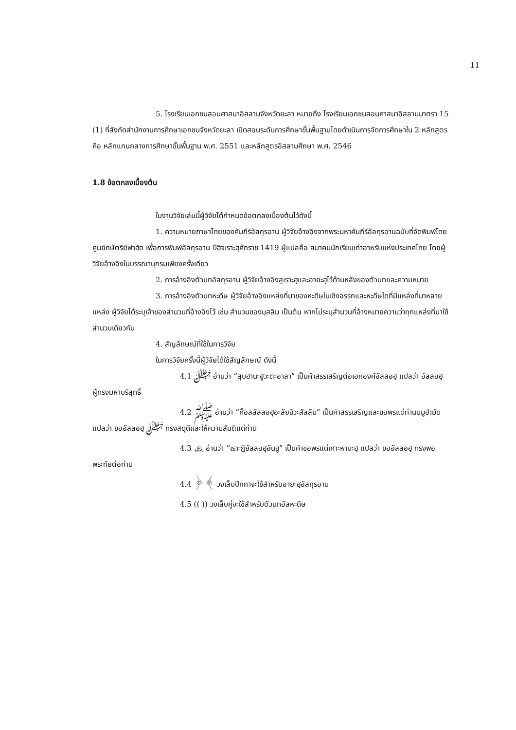11
5. โรงเรียนเอกชนสอนศาสนาอิสลามจังหวัดยะลา หมายถึง โรงเรียนเอกชนสอนศาสนาอิสลามมาตรา 15 (1) ที่สังกัดสำนักงานการศึกษาเอกชนจังหวัดยะลา เปิดสอนระดับการศึกษาขั้นพื้นฐานโดยดำเนินการจัดการศึกษาใน 2 หลักสูตรคือ หลักแกนกลางการศึกษาขั้นพื้นฐาน พ.ศ. 2551 และหลักสูตรอิสลามศึกษา พ.ศ. 2546
1.8 ข้อตกลงเบื้องต้น
ในงานวิจัยเล่มนี้ผู้วิจัยได้กำหนดข้อตกลงเบื้องต้นไว้ดังนี้
1. ความหมายภาษาไทยของคัมภีร์อัลกุรอาน ผู้วิจัยอ้างอิงจากพระมหาคัมภีร์อัลกุรอานฉบับที่จัดพิมพ์โดยศูนย์กษัตริย์ฟาฮัด เพื่อการพิมพ์อัลกุรอาน ปีฮิจเราะฮฺศักราช 1419 ผู้แปลคือ สมาคมนักเรียนเก่าอาหรับแห่งประเทศไทย โดยผู้วิจัยอ้างอิงในบรรณานุกรมเพียงครั้งเดียว
2. การอ้างอิงตัวบทอัลกุรอาน ผู้วิจัยอ้างอิงสูเราะฮฺและอายะฮฺไว้ด้านหลังของตัวบทและความหมาย
3. การอ้างอิงตัวบทหะดีษ ผู้วิจัยอ้างอิงแหล่งที่มาของหะดีษในเชิงอรรถและหะดีษใดที่มีแหล่งที่มาหลายแหล่ง ผู้วิจัยได้ระบุเจ้าของสำนวนที่อ้างอิงไว้ เช่น สำนวนของมุสลิม เป็นต้น หากไม่ระบุสำนวนที่อ้างหมายความว่าทุกแหล่งที่มาใช้สำนวนเดียวกัน
4. สัญลักษณ์ที่ใช้ในการวิจัย
ในการวิจัยครั้งนี้ผู้วิจัยได้ใช้สัญลักษณ์ ดังนี้
4.1 ﷻ อ่านว่า “สุบฮานะฮูวะตะอาลา” เป็นคำสรรเสริญต่อเอกองค์อัลลอฮฺ แปลว่า อัลลอฮฺ ผู้ทรงมหาบริสุทธิ์
4.2 ﷺ อ่านว่า “ศ็อลลัลลอฮุอะลัยฮิวะสัลลัม” เป็นคำสรรเสริญและขอพรแด่ท่านนมูฮำมัด แปลว่า ขออัลลอฮฺ ﷻ ทรงสดุดีและให้ความสันติแด่ท่าน
4.3 ﵁ อ่านว่า “เราะฎิยัลลอฮุอันฮู” เป็นคำขอพรแด่เศาะหาบะฮฺ แปลว่า ขออัลลอฮฺ ทรงพอพระทัยต่อท่าน
4.4 ﴿ ﴾ วงเล็บปีกกาจะใช้สำหรับอายะฮฺอัลกุรอาน
4.5 (( )) วงเล็บคู่จะใช้สำหรับตัวบทอัลหะดีษ